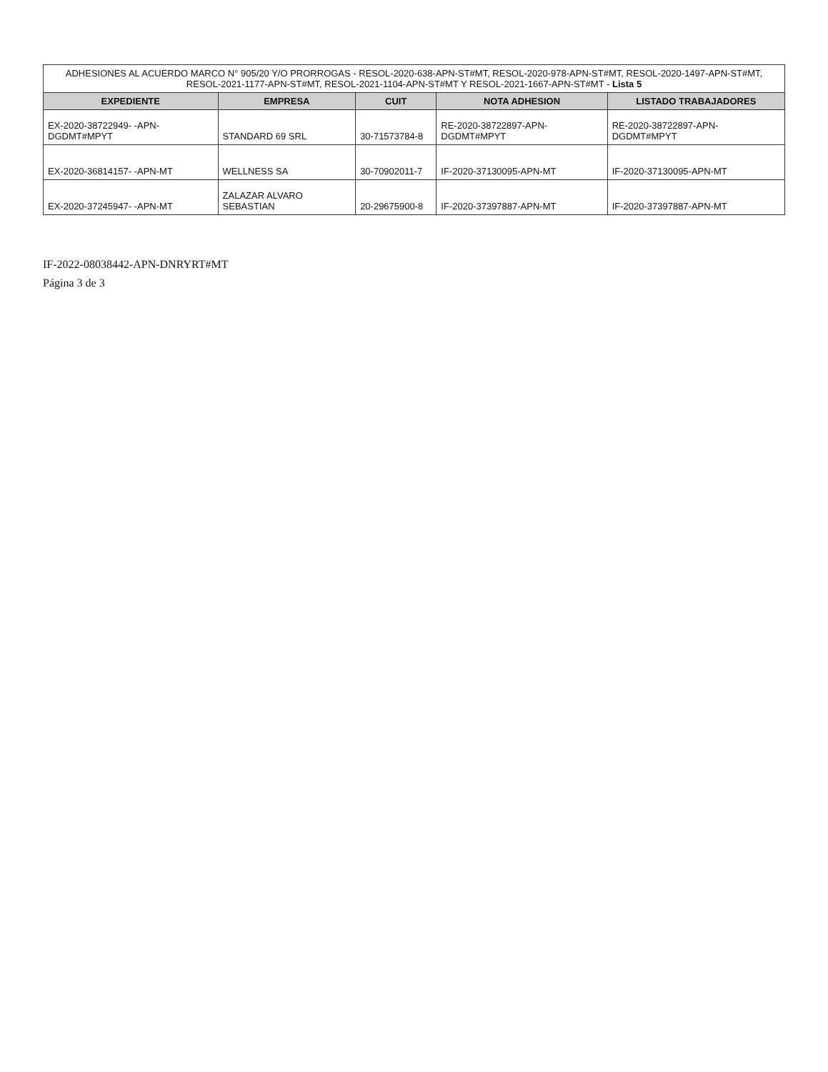| ADHESIONES AL ACUERDO MARCO N° 905/20 Y/O PRORROGAS - RESOL-2020-638-APN-ST#MT, RESOL-2020-978-APN-ST#MT, RESOL-2020-1497-APN-ST#MT, RESOL-2021-1177-APN-ST#MT, RESOL-2021-1104-APN-ST#MT Y RESOL-2021-1667-APN-ST#MT - Lista 5 | | | | |
| EXPEDIENTE | EMPRESA | CUIT | NOTA ADHESION | LISTADO TRABAJADORES |
| EX-2020-38722949- -APN-DGDMT#MPYT | STANDARD 69 SRL | 30-71573784-8 | RE-2020-38722897-APN-DGDMT#MPYT | RE-2020-38722897-APN-DGDMT#MPYT |
| EX-2020-36814157- -APN-MT | WELLNESS SA | 30-70902011-7 | IF-2020-37130095-APN-MT | IF-2020-37130095-APN-MT |
| EX-2020-37245947- -APN-MT | ZALAZAR ALVARO SEBASTIAN | 20-29675900-8 | IF-2020-37397887-APN-MT | IF-2020-37397887-APN-MT |
IF-2022-08038442-APN-DNRYRT#MT
Página 3 de 3